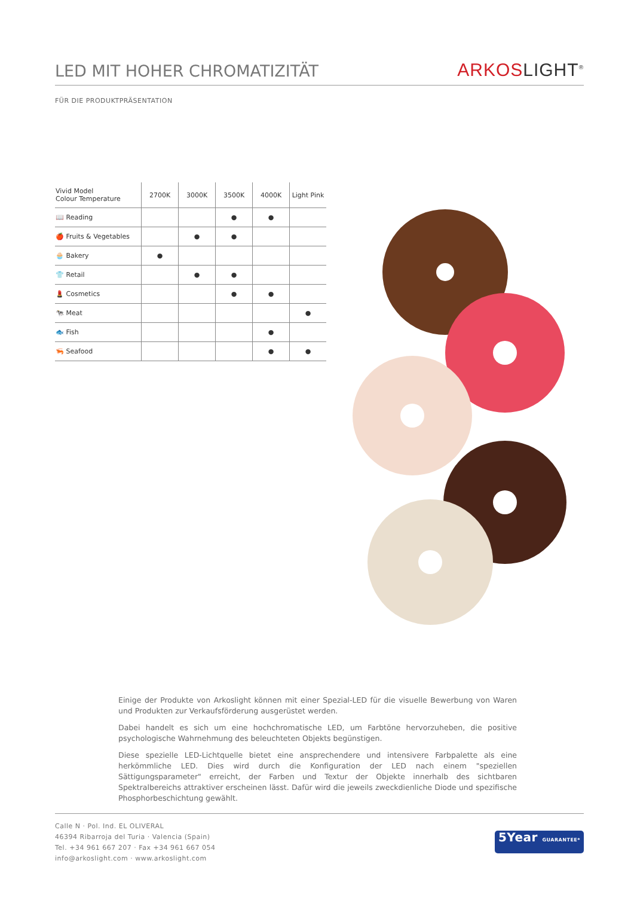LED MIT HOHER CHROMATIZITÄT
ARKOSLIGHT<sup>®</sup>
FÜR DIE PRODUKTPRÄSENTATION
| Vivid Model Colour Temperature | 2700K | 3000K | 3500K | 4000K | Light Pink |
| --- | --- | --- | --- | --- | --- |
| 📖 Reading | | | ● | ● | |
| 🍎 Fruits & Vegetables | | ● | ● | | |
| 🧁 Bakery | ● | | | | |
| 👕 Retail | | ● | ● | | |
| 💄 Cosmetics | | | ● | ● | |
| 🐄 Meat | | | | | ● |
| 🐟 Fish | | | | ● | |
| 🦐 Seafood | | | | ● | ● |
Einige der Produkte von Arkoslight können mit einer Spezial-LED für die visuelle Bewerbung von Waren und Produkten zur Verkaufsförderung ausgerüstet werden.
Dabei handelt es sich um eine hochchromatische LED, um Farbtöne hervorzuheben, die positive psychologische Wahrnehmung des beleuchteten Objekts begünstigen.
Diese spezielle LED-Lichtquelle bietet eine ansprechendere und intensivere Farbpalette als eine herkömmliche LED. Dies wird durch die Konfiguration der LED nach einem "speziellen Sättigungsparameter" erreicht, der Farben und Textur der Objekte innerhalb des sichtbaren Spektralbereichs attraktiver erscheinen lässt. Dafür wird die jeweils zweckdienliche Diode und spezifische Phosphorbeschichtung gewählt.
Calle N · Pol. Ind. EL OLIVERAL
46394 Ribarroja del Turia · Valencia (Spain)
Tel. +34 961 667 207 · Fax +34 961 667 054
info@arkoslight.com · www.arkoslight.com
5Year GUARANTEE*